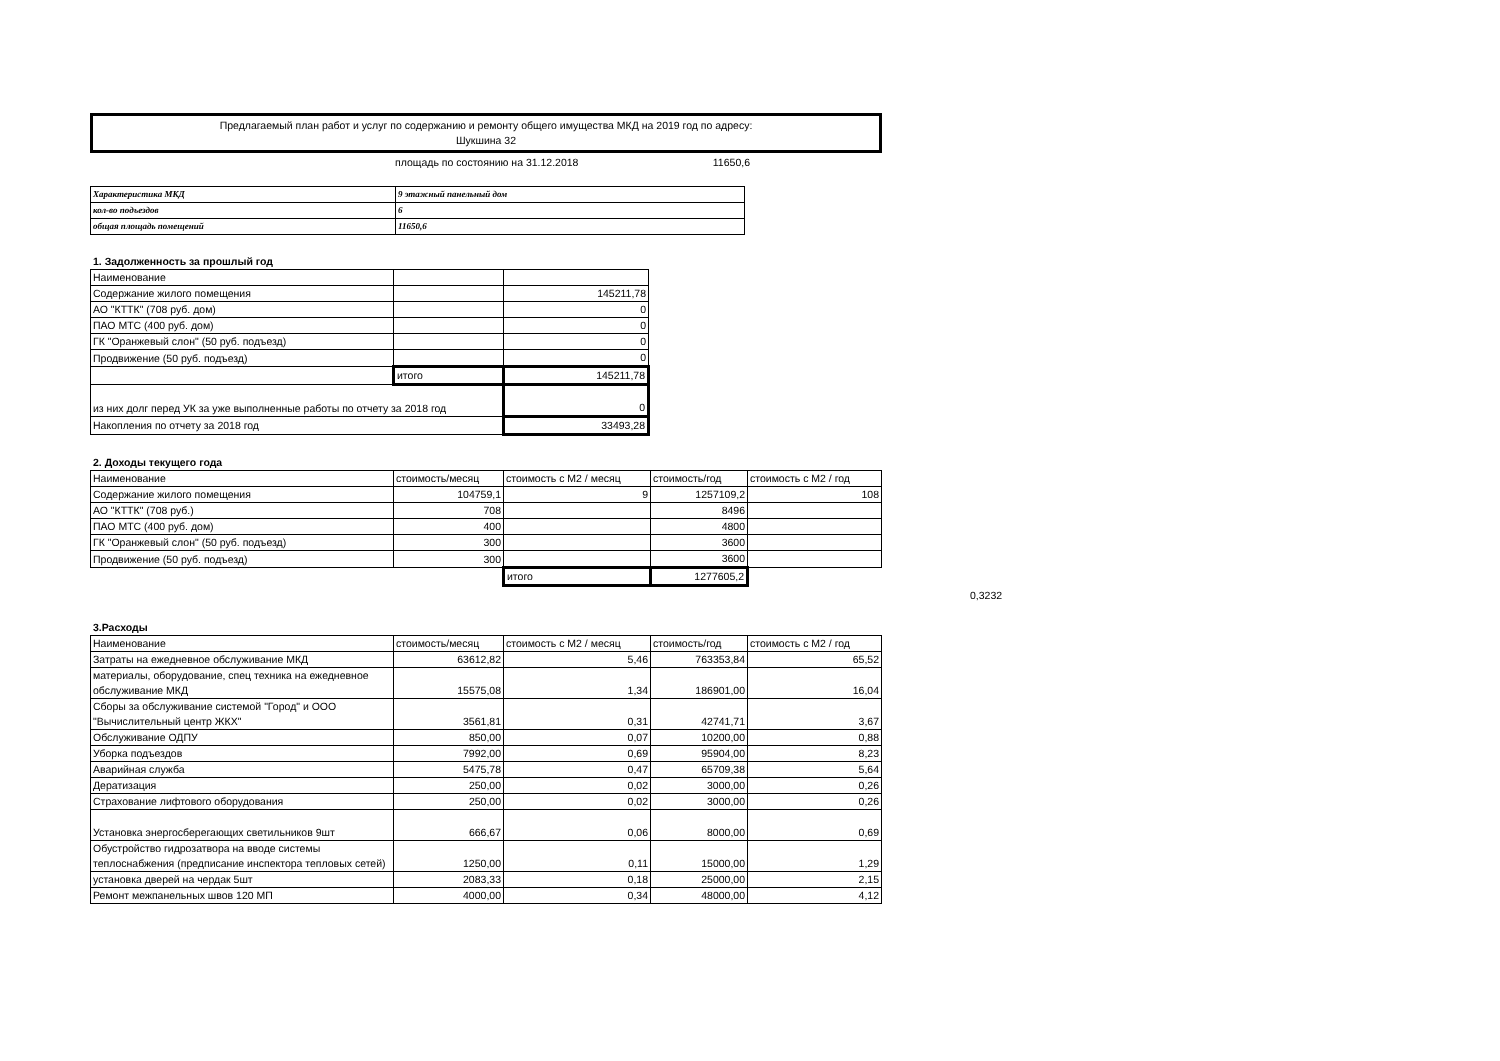Предлагаемый план работ и услуг по содержанию и ремонту общего имущества МКД на 2019 год по адресу:
Шукшина 32
площадь по состоянию на 31.12.2018 11650,6
| Характеристика МКД | 9 этажный панельный дом |
| кол-во подъездов | 6 |
| общая площадь помещений | 11650,6 |
1. Задолженность за прошлый год
| Наименование | | |
| Содержание жилого помещения | | 145211,78 |
| АО "КТТК" (708 руб. дом) | | 0 |
| ПАО МТС (400 руб. дом) | | 0 |
| ГК "Оранжевый слон" (50 руб. подъезд) | | 0 |
| Продвижение (50 руб. подъезд) | | 0 |
| | итого | 145211,78 |
| из них долг перед УК за уже выполненные работы по отчету за 2018 год | | 0 |
| Накопления по отчету за 2018 год | | 33493,28 |
2. Доходы текущего года
| Наименование | стоимость/месяц | стоимость с М2 / месяц | стоимость/год | стоимость с М2 / год |
| Содержание жилого помещения | 104759,1 | 9 | 1257109,2 | 108 |
| АО "КТТК" (708 руб.) | 708 | | 8496 | |
| ПАО МТС (400 руб. дом) | 400 | | 4800 | |
| ГК "Оранжевый слон" (50 руб. подъезд) | 300 | | 3600 | |
| Продвижение (50 руб. подъезд) | 300 | | 3600 | |
| | | итого | 1277605,2 | |
0,3232
3.Расходы
| Наименование | стоимость/месяц | стоимость с М2 / месяц | стоимость/год | стоимость с М2 / год |
| Затраты на ежедневное обслуживание МКД | 63612,82 | 5,46 | 763353,84 | 65,52 |
| материалы, оборудование, спец техника на ежедневное обслуживание МКД | 15575,08 | 1,34 | 186901,00 | 16,04 |
| Сборы за обслуживание системой "Город" и ООО "Вычислительный центр ЖКХ" | 3561,81 | 0,31 | 42741,71 | 3,67 |
| Обслуживание ОДПУ | 850,00 | 0,07 | 10200,00 | 0,88 |
| Уборка подъездов | 7992,00 | 0,69 | 95904,00 | 8,23 |
| Аварийная служба | 5475,78 | 0,47 | 65709,38 | 5,64 |
| Дератизация | 250,00 | 0,02 | 3000,00 | 0,26 |
| Страхование лифтового оборудования | 250,00 | 0,02 | 3000,00 | 0,26 |
| Установка энергосберегающих светильников 9шт | 666,67 | 0,06 | 8000,00 | 0,69 |
| Обустройство гидрозатвора на вводе системы теплоснабжения (предписание инспектора тепловых сетей) | 1250,00 | 0,11 | 15000,00 | 1,29 |
| установка дверей на чердак 5шт | 2083,33 | 0,18 | 25000,00 | 2,15 |
| Ремонт межпанельных швов 120 МП | 4000,00 | 0,34 | 48000,00 | 4,12 |